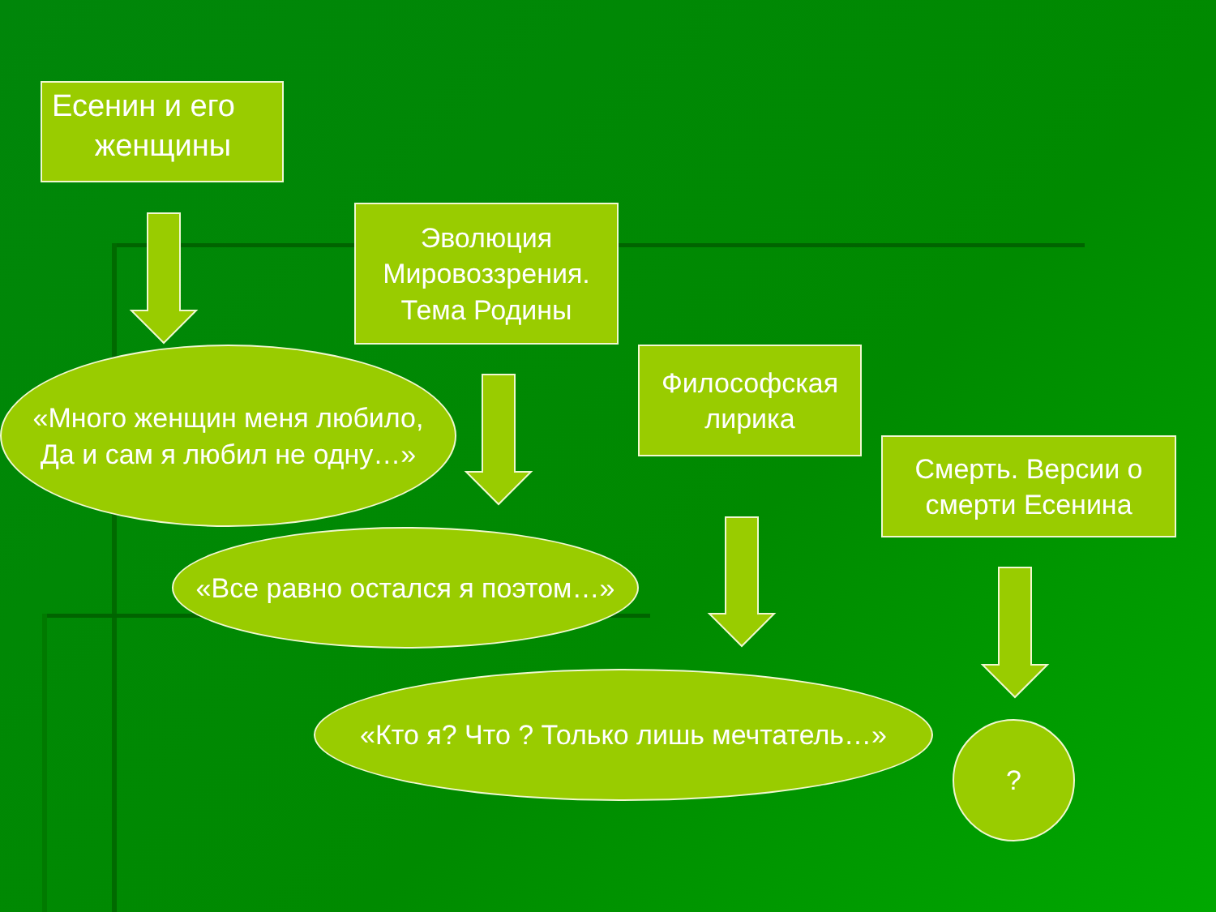Есенин и его
женщины
Эволюция Мировоззрения. Тема Родины
Философская лирика
Смерть. Версии о смерти Есенина
«Много женщин меня любило,
Да и сам я любил не одну…»
«Все равно остался я поэтом…»
«Кто я? Что ? Только лишь мечтатель…»
?